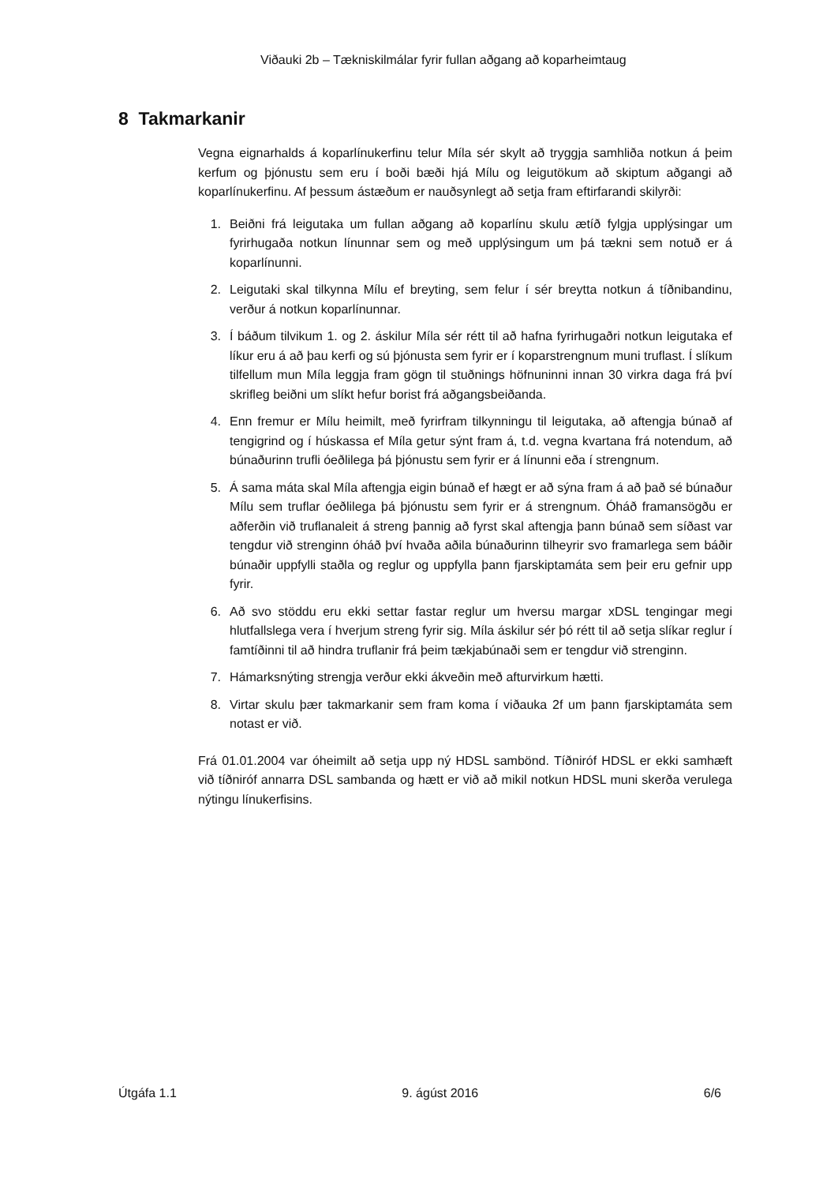Viðauki 2b – Tækniskilmálar fyrir fullan aðgang að koparheimtaug
8 Takmarkanir
Vegna eignarhalds á koparlínukerfinu telur Míla sér skylt að tryggja samhliða notkun á þeim kerfum og þjónustu sem eru í boði bæði hjá Mílu og leigutökum að skiptum aðgangi að koparlínukerfinu. Af þessum ástæðum er nauðsynlegt að setja fram eftirfarandi skilyrði:
1. Beiðni frá leigutaka um fullan aðgang að koparlínu skulu ætíð fylgja upplýsingar um fyrirhugaða notkun línunnar sem og með upplýsingum um þá tækni sem notuð er á koparlínunni.
2. Leigutaki skal tilkynna Mílu ef breyting, sem felur í sér breytta notkun á tíðnibandinu, verður á notkun koparlínunnar.
3. Í báðum tilvikum 1. og 2. áskilur Míla sér rétt til að hafna fyrirhugaðri notkun leigutaka ef líkur eru á að þau kerfi og sú þjónusta sem fyrir er í koparstrengnum muni truflast. Í slíkum tilfellum mun Míla leggja fram gögn til stuðnings höfnuninni innan 30 virkra daga frá því skrifleg beiðni um slíkt hefur borist frá aðgangsbeiðanda.
4. Enn fremur er Mílu heimilt, með fyrirfram tilkynningu til leigutaka, að aftengja búnað af tengigrind og í húskassa ef Míla getur sýnt fram á, t.d. vegna kvartana frá notendum, að búnaðurinn trufli óeðlilega þá þjónustu sem fyrir er á línunni eða í strengnum.
5. Á sama máta skal Míla aftengja eigin búnað ef hægt er að sýna fram á að það sé búnaður Mílu sem truflar óeðlilega þá þjónustu sem fyrir er á strengnum. Óháð framansögðu er aðferðin við truflanaleit á streng þannig að fyrst skal aftengja þann búnað sem síðast var tengdur við strenginn óháð því hvaða aðila búnaðurinn tilheyrir svo framarlega sem báðir búnaðir uppfylli staðla og reglur og uppfylla þann fjarskiptamáta sem þeir eru gefnir upp fyrir.
6. Að svo stöddu eru ekki settar fastar reglur um hversu margar xDSL tengingar megi hlutfallslega vera í hverjum streng fyrir sig. Míla áskilur sér þó rétt til að setja slíkar reglur í famtíðinni til að hindra truflanir frá þeim tækjabúnaði sem er tengdur við strenginn.
7. Hámarksnýting strengja verður ekki ákveðin með afturvirkum hætti.
8. Virtar skulu þær takmarkanir sem fram koma í viðauka 2f um þann fjarskiptamáta sem notast er við.
Frá 01.01.2004 var óheimilt að setja upp ný HDSL sambönd. Tíðniróf HDSL er ekki samhæft við tíðniróf annarra DSL sambanda og hætt er við að mikil notkun HDSL muni skerða verulega nýtingu línukerfisins.
Útgáfa 1.1 9. ágúst 2016 6/6